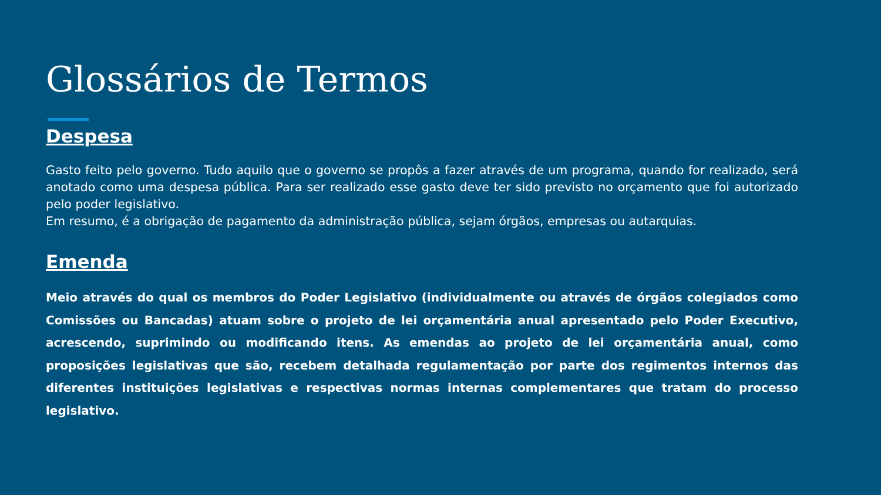Glossários de Termos
Despesa
Gasto feito pelo governo. Tudo aquilo que o governo se propôs a fazer através de um programa, quando for realizado, será anotado como uma despesa pública. Para ser realizado esse gasto deve ter sido previsto no orçamento que foi autorizado pelo poder legislativo.
Em resumo, é a obrigação de pagamento da administração pública, sejam órgãos, empresas ou autarquias.
Emenda
Meio através do qual os membros do Poder Legislativo (individualmente ou através de órgãos colegiados como Comissões ou Bancadas) atuam sobre o projeto de lei orçamentária anual apresentado pelo Poder Executivo, acrescendo, suprimindo ou modificando itens. As emendas ao projeto de lei orçamentária anual, como proposições legislativas que são, recebem detalhada regulamentação por parte dos regimentos internos das diferentes instituições legislativas e respectivas normas internas complementares que tratam do processo legislativo.